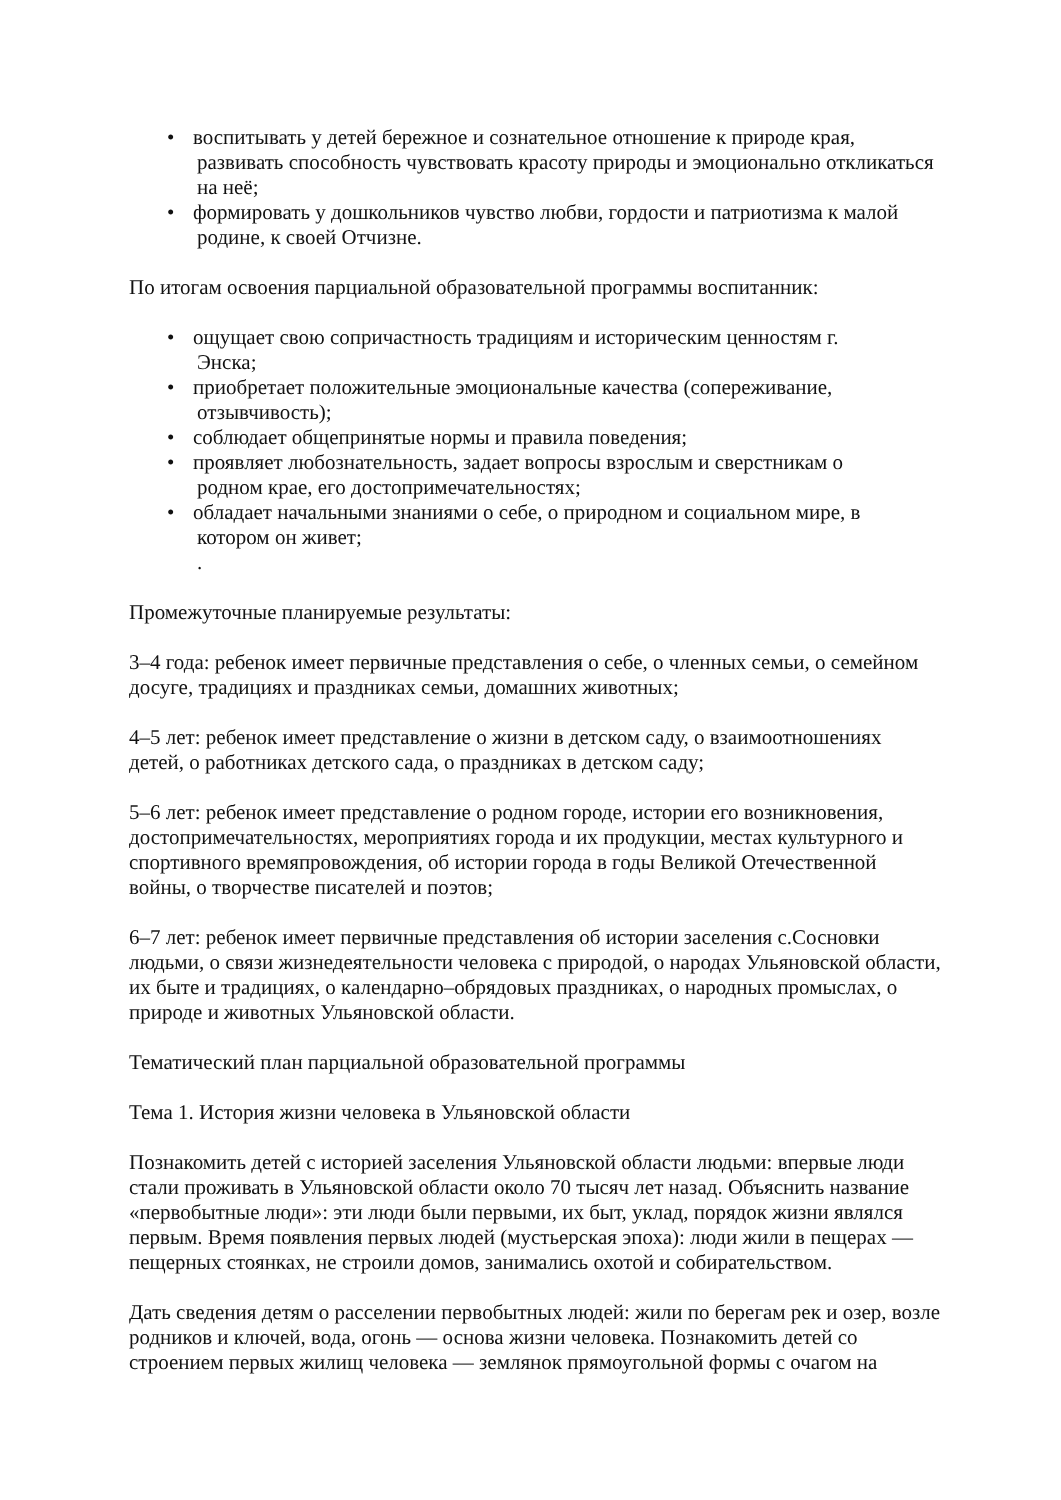• воспитывать у детей бережное и сознательное отношение к природе края,
развивать способность чувствовать красоту природы и эмоционально откликаться на неё;
• формировать у дошкольников чувство любви, гордости и патриотизма к малой
родине, к своей Отчизне.
По итогам освоения парциальной образовательной программы воспитанник:
• ощущает свою сопричастность традициям и историческим ценностям г.
Энска;
• приобретает положительные эмоциональные качества (сопереживание,
отзывчивость);
• соблюдает общепринятые нормы и правила поведения;
• проявляет любознательность, задает вопросы взрослым и сверстникам о
родном крае, его достопримечательностях;
• обладает начальными знаниями о себе, о природном и социальном мире, в
котором он живет;.
Промежуточные планируемые результаты:
3–4 года: ребенок имеет первичные представления о себе, о членных семьи, о семейном досуге, традициях и праздниках семьи, домашних животных;
4–5 лет: ребенок имеет представление о жизни в детском саду, о взаимоотношениях детей, о работниках детского сада, о праздниках в детском саду;
5–6 лет: ребенок имеет представление о родном городе, истории его возникновения, достопримечательностях, мероприятиях города и их продукции, местах культурного и спортивного времяпровождения, об истории города в годы Великой Отечественной войны, о творчестве писателей и поэтов;
6–7 лет: ребенок имеет первичные представления об истории заселения с.Сосновки людьми, о связи жизнедеятельности человека с природой, о народах Ульяновской области, их быте и традициях, о календарно–обрядовых праздниках, о народных промыслах, о природе и животных Ульяновской области.
Тематический план парциальной образовательной программы
Тема 1. История жизни человека в Ульяновской области
Познакомить детей с историей заселения Ульяновской области людьми: впервые люди стали проживать в Ульяновской области около 70 тысяч лет назад. Объяснить название «первобытные люди»: эти люди были первыми, их быт, уклад, порядок жизни являлся первым. Время появления первых людей (мустьерская эпоха): люди жили в пещерах — пещерных стоянках, не строили домов, занимались охотой и собирательством.
Дать сведения детям о расселении первобытных людей: жили по берегам рек и озер, возле родников и ключей, вода, огонь — основа жизни человека. Познакомить детей со строением первых жилищ человека — землянок прямоугольной формы с очагом на